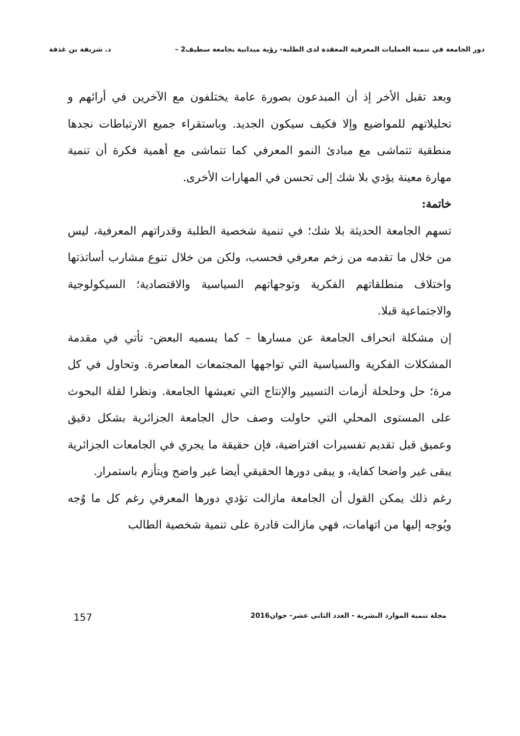دور الجامعة في تنمية العمليات المعرفية المعقدة لدى الطلبة- رؤية ميدانية بجامعة سطيف2 – د. شريفة بن غذفة
وبعد تقبل الأخر إذ أن المبدعون بصورة عامة يختلفون مع الآخرين في أرائهم و تحليلاتهم للمواضيع وإلا فكيف سيكون الجديد. وباستقراء جميع الارتباطات نجدها منطقية تتماشى مع مبادئ النمو المعرفي كما تتماشى مع أهمية فكرة أن تنمية مهارة معينة يؤدي بلا شك إلى تحسن في المهارات الأخرى.
خاتمة:
تسهم الجامعة الحديثة بلا شك؛ في تنمية شخصية الطلبة وقدراتهم المعرفية، ليس من خلال ما تقدمه من زخم معرفي فحسب، ولكن من خلال تنوع مشارب أساتذتها واختلاف منطلقاتهم الفكرية وتوجهاتهم السياسية والاقتصادية؛ السيكولوجية والاجتماعية قبلا.
إن مشكلة انحراف الجامعة عن مسارها – كما يسميه البعض- تأتي في مقدمة المشكلات الفكرية والسياسية التي تواجهها المجتمعات المعاصرة. وتحاول في كل مرة؛ حل وحلحلة أزمات التسيير والإنتاج التي تعيشها الجامعة. ونظرا لقلة البحوث على المستوى المحلي التي حاولت وصف حال الجامعة الجزائرية بشكل دقيق وعميق قبل تقديم تفسيرات افتراضية، فإن حقيقة ما يجري في الجامعات الجزائرية يبقى غير واضحا كفاية، و يبقى دورها الحقيقي أيضا غير واضح ويتأزم باستمرار.
رغم ذلك يمكن القول أن الجامعة مازالت تؤدي دورها المعرفي رغم كل ما وُجه ويُوجه إليها من اتهامات، فهي مازالت قادرة على تنمية شخصية الطالب
مجلة تنمية الموارد البشرية - العدد الثاني عشر- جوان2016 157